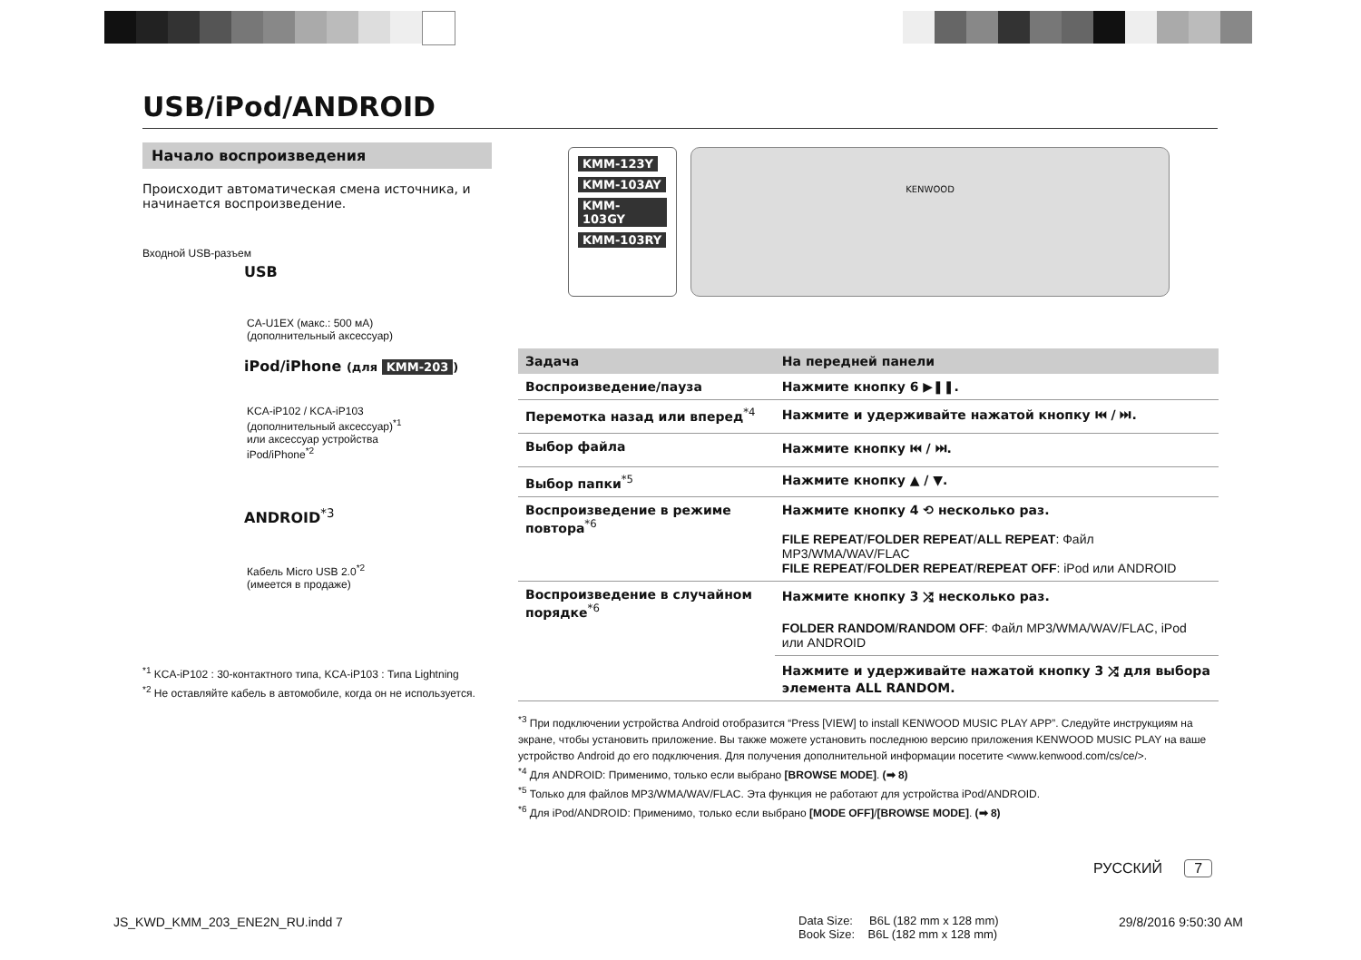USB/iPod/ANDROID
Начало воспроизведения
Происходит автоматическая смена источника, и начинается воспроизведение.
Входной USB-разъем
USB
CA-U1EX (макс.: 500 мА)
(дополнительный аксессуар)
iPod/iPhone (для KMM-203)
KCA-iP102 / KCA-iP103
(дополнительный аксессуар)<sup>*1</sup>
или аксессуар устройства
iPod/iPhone<sup>*2</sup>
ANDROID<sup>*3</sup>
Кабель Micro USB 2.0<sup>*2</sup>
(имеется в продаже)
<sup>*1</sup> KCA-iP102 : 30-контактного типа, KCA-iP103 : Типа Lightning
<sup>*2</sup> Не оставляйте кабель в автомобиле, когда он не используется.
KMM-123Y
KMM-103AY
KMM-103GY
KMM-103RY
KENWOOD
| Задача | На передней панели |
| --- | --- |
| Воспроизведение/пауза | Нажмите кнопку 6 ▶❚❚. |
| Перемотка назад или вперед<sup>*4</sup> | Нажмите и удерживайте нажатой кнопку ⏮ / ⏭. |
| Выбор файла | Нажмите кнопку ⏮ / ⏭. |
| Выбор папки<sup>*5</sup> | Нажмите кнопку ▲ / ▼. |
| Воспроизведение в режиме повтора<sup>*6</sup> | Нажмите кнопку 4 ⟲ несколько раз. FILE REPEAT / FOLDER REPEAT / ALL REPEAT : Файл MP3/WMA/WAV/FLAC FILE REPEAT / FOLDER REPEAT / REPEAT OFF : iPod или ANDROID |
| Воспроизведение в случайном порядке<sup>*6</sup> | Нажмите кнопку 3 ⤮ несколько раз. FOLDER RANDOM / RANDOM OFF : Файл MP3/WMA/WAV/FLAC, iPod или ANDROID |
| | Нажмите и удерживайте нажатой кнопку 3 ⤮ для выбора элемента ALL RANDOM. |
<sup>*3</sup> При подключении устройства Android отобразится “Press [VIEW] to install KENWOOD MUSIC PLAY APP”. Следуйте инструкциям на экране, чтобы установить приложение. Вы также можете установить последнюю версию приложения KENWOOD MUSIC PLAY на ваше устройство Android до его подключения. Для получения дополнительной информации посетите <www.kenwood.com/cs/ce/>.
<sup>*4</sup> Для ANDROID: Применимо, только если выбрано [BROWSE MODE]. (➡ 8)
<sup>*5</sup> Только для файлов MP3/WMA/WAV/FLAC. Эта функция не работают для устройства iPod/ANDROID.
<sup>*6</sup> Для iPod/ANDROID: Применимо, только если выбрано [MODE OFF]/[BROWSE MODE]. (➡ 8)
РУССКИЙ 7
JS_KWD_KMM_203_ENE2N_RU.indd 7
Data Size: B6L (182 mm x 128 mm)
Book Size: B6L (182 mm x 128 mm)
29/8/2016 9:50:30 AM